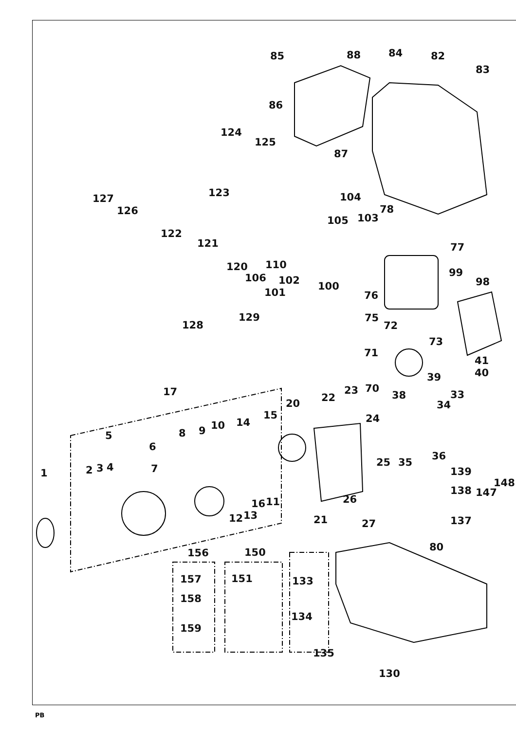85 88 84 82
83
86
87
124
125
123 127
126
104
78
105 103
122
121 77
120 110
106 102
101
100
99
98
76
75
128
129
72
71
73
41
40 39
70 17 23 38 33
20 22
34
15 24
10 14
5 8 9
6
25 35
36
1 2 3 4 7 139
148
138 147
26 16 11
137 12 13 21 27
80 156 150
157 151 133
158
134
159
135
130
PB